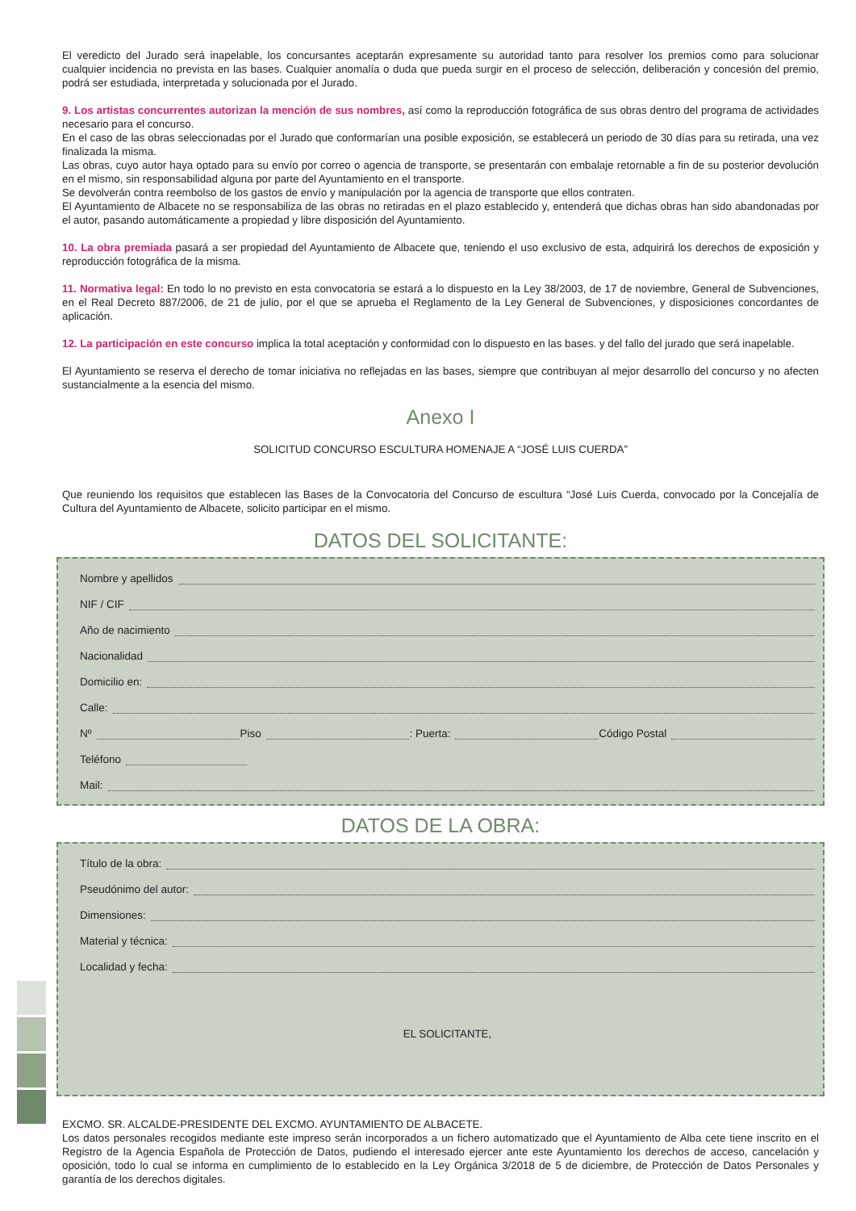El veredicto del Jurado será inapelable, los concursantes aceptarán expresamente su autoridad tanto para resolver los premios como para solucionar cualquier incidencia no prevista en las bases. Cualquier anomalía o duda que pueda surgir en el proceso de selección, deliberación y concesión del premio, podrá ser estudiada, interpretada y solucionada por el Jurado.
9. Los artistas concurrentes autorizan la mención de sus nombres, así como la reproducción fotográfica de sus obras dentro del programa de actividades necesario para el concurso.
En el caso de las obras seleccionadas por el Jurado que conformarían una posible exposición, se establecerá un periodo de 30 días para su retirada, una vez finalizada la misma.
Las obras, cuyo autor haya optado para su envío por correo o agencia de transporte, se presentarán con embalaje retornable a fin de su posterior devolución en el mismo, sin responsabilidad alguna por parte del Ayuntamiento en el transporte.
Se devolverán contra reembolso de los gastos de envío y manipulación por la agencia de transporte que ellos contraten.
El Ayuntamiento de Albacete no se responsabiliza de las obras no retiradas en el plazo establecido y, entenderá que dichas obras han sido abandonadas por el autor, pasando automáticamente a propiedad y libre disposición del Ayuntamiento.
10. La obra premiada pasará a ser propiedad del Ayuntamiento de Albacete que, teniendo el uso exclusivo de esta, adquirirá los derechos de exposición y reproducción fotográfica de la misma.
11. Normativa legal: En todo lo no previsto en esta convocatoria se estará a lo dispuesto en la Ley 38/2003, de 17 de noviembre, General de Subvenciones, en el Real Decreto 887/2006, de 21 de julio, por el que se aprueba el Reglamento de la Ley General de Subvenciones, y disposiciones concordantes de aplicación.
12. La participación en este concurso implica la total aceptación y conformidad con lo dispuesto en las bases. y del fallo del jurado que será inapelable.
El Ayuntamiento se reserva el derecho de tomar iniciativa no reflejadas en las bases, siempre que contribuyan al mejor desarrollo del concurso y no afecten sustancialmente a la esencia del mismo.
Anexo I
SOLICITUD CONCURSO ESCULTURA HOMENAJE A “JOSÉ LUIS CUERDA”
Que reuniendo los requisitos que establecen las Bases de la Convocatoria del Concurso de escultura “José Luis Cuerda, convocado por la Concejalía de Cultura del Ayuntamiento de Albacete, solicito participar en el mismo.
DATOS DEL SOLICITANTE:
Nombre y apellidos
NIF / CIF
Año de nacimiento
Nacionalidad
Domicilio en:
Calle:
Nº Piso : Puerta: Código Postal
Teléfono
Mail:
DATOS DE LA OBRA:
Título de la obra:
Pseudónimo del autor:
Dimensiones:
Material y técnica:
Localidad y fecha:
EL SOLICITANTE,
EXCMO. SR. ALCALDE-PRESIDENTE DEL EXCMO. AYUNTAMIENTO DE ALBACETE.
Los datos personales recogidos mediante este impreso serán incorporados a un fichero automatizado que el Ayuntamiento de Alba cete tiene inscrito en el Registro de la Agencia Española de Protección de Datos, pudiendo el interesado ejercer ante este Ayuntamiento los derechos de acceso, cancelación y oposición, todo lo cual se informa en cumplimiento de lo establecido en la Ley Orgánica 3/2018 de 5 de diciembre, de Protección de Datos Personales y garantía de los derechos digitales.